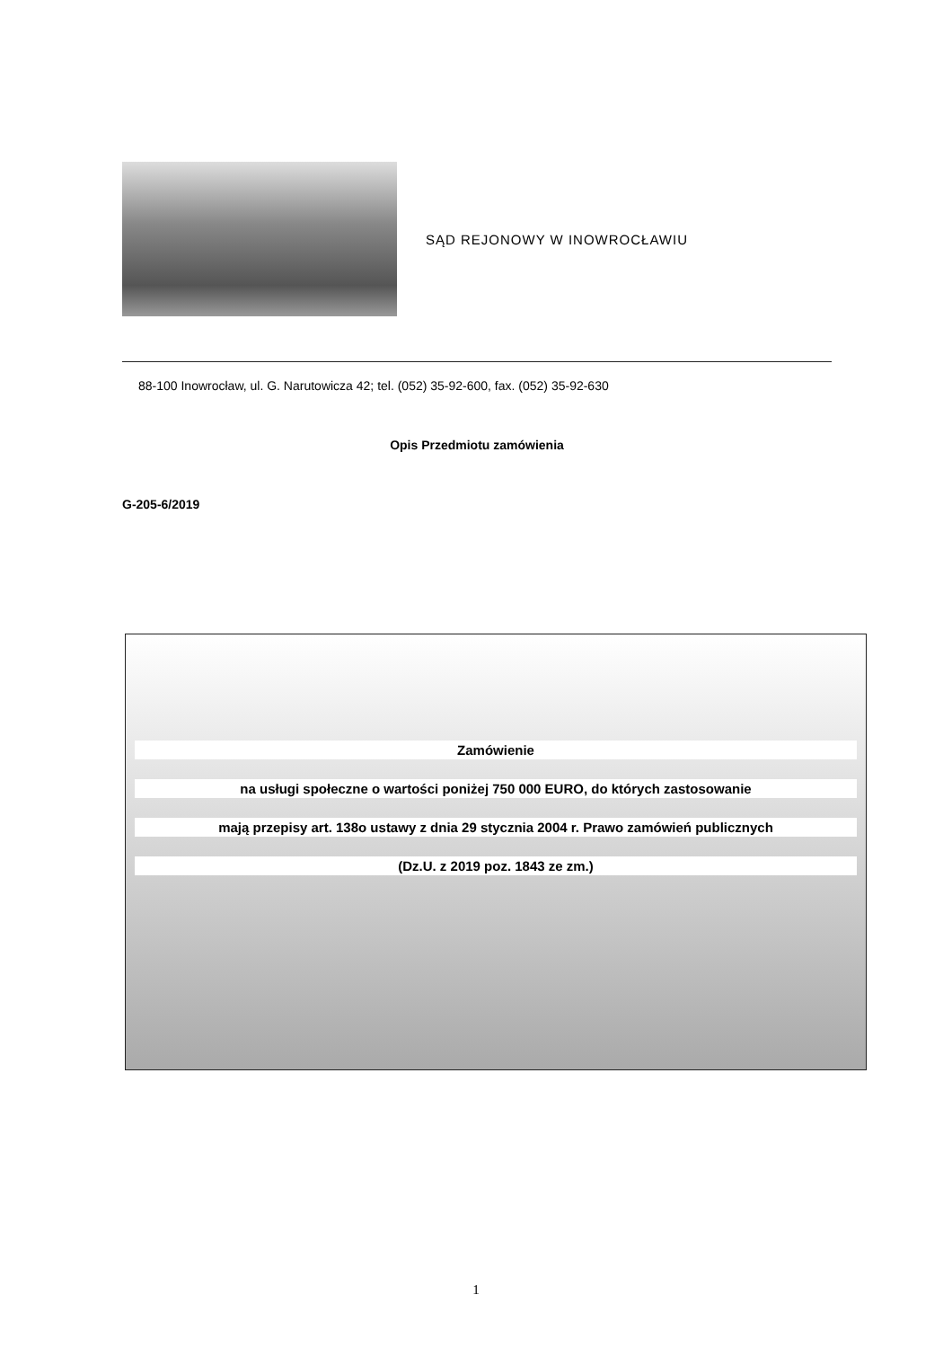SĄD REJONOWY W INOWROCŁAWIU
88-100 Inowrocław, ul. G. Narutowicza 42; tel. (052) 35-92-600, fax. (052) 35-92-630
Opis Przedmiotu zamówienia
G-205-6/2019
Zamówienie
na usługi społeczne o wartości poniżej 750 000 EURO, do których zastosowanie
mają przepisy art. 138o ustawy z dnia 29 stycznia 2004 r. Prawo zamówień publicznych
(Dz.U. z 2019 poz. 1843 ze zm.)
1